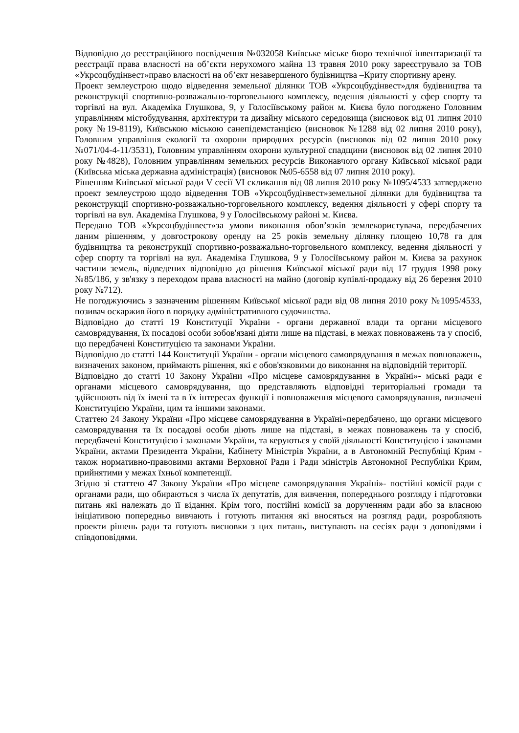Відповідно до реєстраційного посвідчення №032058 Київське міське бюро технічної інвентаризації та реєстрації права власності на об’єкти нерухомого майна 13 травня 2010 року зареєструвало за ТОВ «Укрсоцбудінвест»право власності на об’єкт незавершеного будівництва –Криту спортивну арену.
Проект землеустрою щодо відведення земельної ділянки ТОВ «Укрсоцбудінвест»для будівництва та реконструкції спортивно-розважально-торговельного комплексу, ведення діяльності у сфер спорту та торгівлі на вул. Академіка Глушкова, 9, у Голосіївському район м. Києва було погоджено Головним управлінням містобудування, архітектури та дизайну міського середовища (висновок від 01 липня 2010 року №19-8119), Київською міською санепідемстанцією (висновок №1288 від 02 липня 2010 року), Головним управління екології та охорони природних ресурсів (висновок від 02 липня 2010 року №071/04-4-11/3531), Головним управлінням охорони культурної спадщини (висновок від 02 липня 2010 року №4828), Головним управлінням земельних ресурсів Виконавчого органу Київської міської ради (Київська міська державна адміністрація) (висновок №05-6558 від 07 липня 2010 року).
Рішенням Київської міської ради V сесії VI скликання від 08 липня 2010 року №1095/4533 затверджено проект землеустрою щодо відведення ТОВ «Укрсоцбудінвест»земельної ділянки для будівництва та реконструкції спортивно-розважально-торговельного комплексу, ведення діяльності у сфері спорту та торгівлі на вул. Академіка Глушкова, 9 у Голосіївському районі м. Києва.
Передано ТОВ «Укрсоцбудінвест»за умови виконання обов’язків землекористувача, передбачених даним рішенням, у довгострокову оренду на 25 років земельну ділянку площею 10,78 га для будівництва та реконструкції спортивно-розважально-торговельного комплексу, ведення діяльності у сфер спорту та торгівлі на вул. Академіка Глушкова, 9 у Голосіївському район м. Києва за рахунок частини земель, відведених відповідно до рішення Київської міської ради від 17 грудня 1998 року №85/186, у зв'язку з переходом права власності на майно (договір купівлі-продажу від 26 березня 2010 року №712).
Не погоджуючись з зазначеним рішенням Київської міської ради від 08 липня 2010 року №1095/4533, позивач оскаржив його в порядку адміністративного судочинства.
Відповідно до статті 19 Конституції України - органи державної влади та органи місцевого самоврядування, їх посадові особи зобов'язані діяти лише на підставі, в межах повноважень та у спосіб, що передбачені Конституцією та законами України.
Відповідно до статті 144 Конституції України - органи місцевого самоврядування в межах повноважень, визначених законом, приймають рішення, які є обов'язковими до виконання на відповідній території.
Відповідно до статті 10 Закону України «Про місцеве самоврядування в Україні»- міські ради є органами місцевого самоврядування, що представляють відповідні територіальні громади та здійснюють від їх імені та в їх інтересах функції і повноваження місцевого самоврядування, визначені Конституцією України, цим та іншими законами.
Статтею 24 Закону України «Про місцеве самоврядування в Україні»передбачено, що органи місцевого самоврядування та їх посадові особи діють лише на підставі, в межах повноважень та у спосіб, передбачені Конституцією і законами України, та керуються у своїй діяльності Конституцією і законами України, актами Президента України, Кабінету Міністрів України, а в Автономній Республіці Крим - також нормативно-правовими актами Верховної Ради і Ради міністрів Автономної Республіки Крим, прийнятими у межах їхньої компетенції.
Згідно зі статтею 47 Закону України «Про місцеве самоврядування Україні»- постійні комісії ради с органами ради, що обираються з числа їх депутатів, для вивчення, попереднього розгляду і підготовки питань які належать до її відання. Крім того, постійні комісії за дорученням ради або за власною ініціативою попередньо вивчають і готують питання які вносяться на розгляд ради, розробляють проекти рішень ради та готують висновки з цих питань, виступають на сесіях ради з доповідями і співдоповідями.